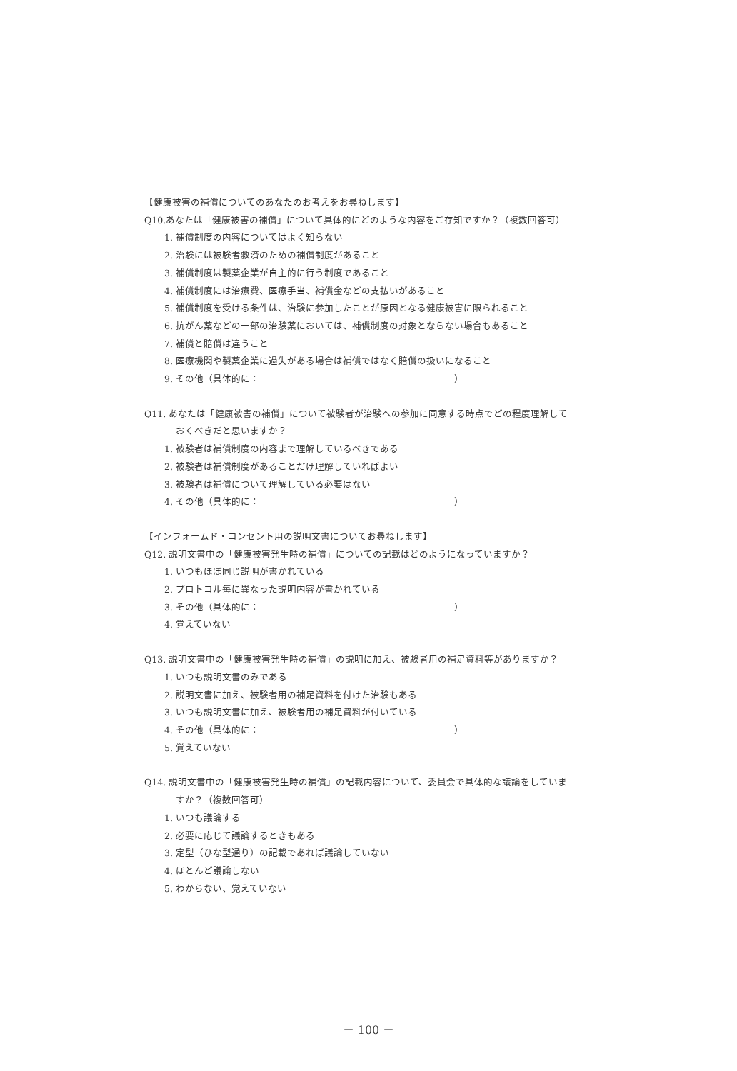【健康被害の補償についてのあなたのお考えをお尋ねします】
Q10.あなたは「健康被害の補償」について具体的にどのような内容をご存知ですか？（複数回答可）
1. 補償制度の内容についてはよく知らない
2. 治験には被験者救済のための補償制度があること
3. 補償制度は製薬企業が自主的に行う制度であること
4. 補償制度には治療費、医療手当、補償金などの支払いがあること
5. 補償制度を受ける条件は、治験に参加したことが原因となる健康被害に限られること
6. 抗がん薬などの一部の治験薬においては、補償制度の対象とならない場合もあること
7. 補償と賠償は違うこと
8. 医療機関や製薬企業に過失がある場合は補償ではなく賠償の扱いになること
9. その他（具体的に：　　　　　　　　　　　　　　　　　　　　　）
Q11. あなたは「健康被害の補償」について被験者が治験への参加に同意する時点でどの程度理解して
おくべきだと思いますか？
1. 被験者は補償制度の内容まで理解しているべきである
2. 被験者は補償制度があることだけ理解していればよい
3. 被験者は補償について理解している必要はない
4. その他（具体的に：　　　　　　　　　　　　　　　　　　　　　）
【インフォームド・コンセント用の説明文書についてお尋ねします】
Q12. 説明文書中の「健康被害発生時の補償」についての記載はどのようになっていますか？
1. いつもほぼ同じ説明が書かれている
2. プロトコル毎に異なった説明内容が書かれている
3. その他（具体的に：　　　　　　　　　　　　　　　　　　　　　）
4. 覚えていない
Q13. 説明文書中の「健康被害発生時の補償」の説明に加え、被験者用の補足資料等がありますか？
1. いつも説明文書のみである
2. 説明文書に加え、被験者用の補足資料を付けた治験もある
3. いつも説明文書に加え、被験者用の補足資料が付いている
4. その他（具体的に：　　　　　　　　　　　　　　　　　　　　　）
5. 覚えていない
Q14. 説明文書中の「健康被害発生時の補償」の記載内容について、委員会で具体的な議論をしていま
すか？（複数回答可）
1. いつも議論する
2. 必要に応じて議論するときもある
3. 定型（ひな型通り）の記載であれば議論していない
4. ほとんど議論しない
5. わからない、覚えていない
－ 100 －